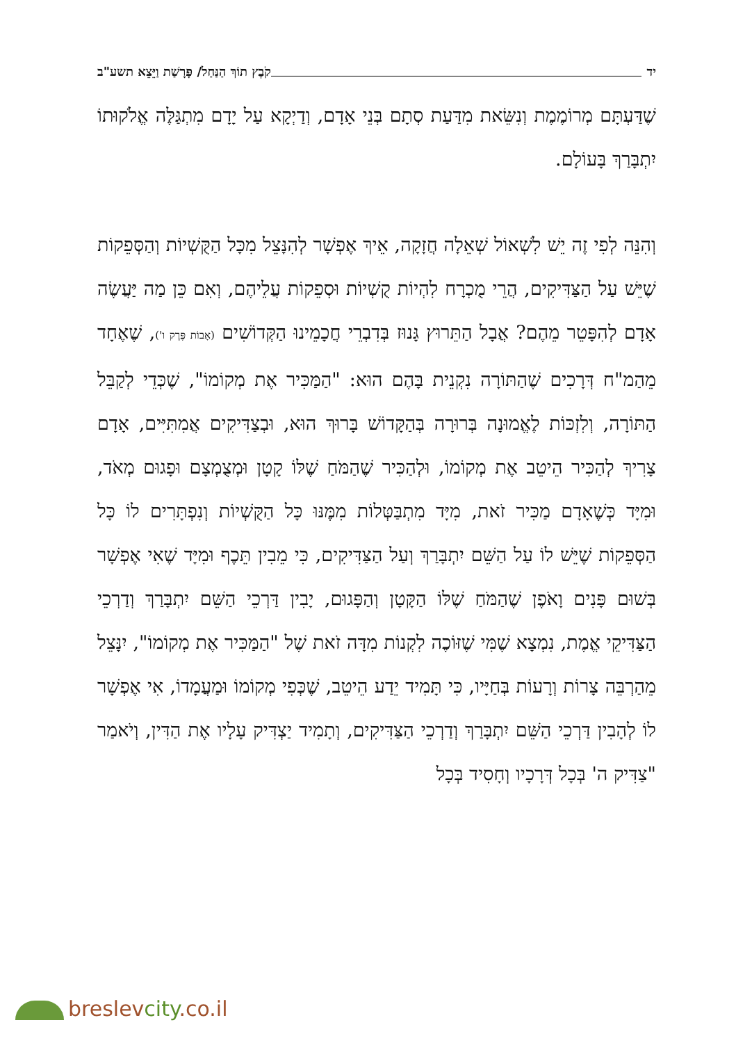יד קֹבֶץ תוֹךְ הַנַּחַל/ פָּרָשַׁת וַיֵּצֵא תשע"ב
שֶׁדַּעְתָּם מְרוֹמֶמֶת וְנִשֵּׂאת מִדַּעַת סְתָם בְּנֵי אָדָם, וְדַיְקָא עַל יָדָם מִתְגַּלֶּה אֱלֹקוּתוֹ יִתְבָּרַךְ בָּעוֹלָם.
וְהִנֵּה לְפִי זֶה יֵשׁ לִשְׁאוֹל שְׁאֵלָה חֲזָקָה, אֵיךְ אֶפְשָׁר לְהִנָּצֵל מִכָּל הַקֻּשְׁיוֹת וְהַסְּפֵקוֹת שֶׁיֵּשׁ עַל הַצַּדִּיקִים, הֲרֵי מֻכְרָח לִהְיוֹת קֻשְׁיוֹת וּסְפֵקוֹת עֲלֵיהֶם, וְאִם כֵּן מַה יַּעֲשֶׂה אָדָם לְהִפָּטֵר מֵהֶם? אֲבָל הַתֵּרוּץ גָּנוּז בְּדִבְרֵי חֲכָמֵינוּ הַקְּדוֹשִׁים (אָבוֹת פֶּרֶק ו'), שֶׁאֶחָד מֵהַמ"ח דְּרָכִים שֶׁהַתּוֹרָה נִקְנֵית בָּהֶם הוּא: "הַמַּכִּיר אֶת מְקוֹמוֹ", שֶׁכְּדֵי לְקַבֵּל הַתּוֹרָה, וְלִזְכּוֹת לֶאֱמוּנָה בְּרוּרָה בְּהַקָּדוֹשׁ בָּרוּךְ הוּא, וּבְצַדִּיקִים אֲמִתִּיִּים, אָדָם צָרִיךְ לְהַכִּיר הֵיטֵב אֶת מְקוֹמוֹ, וּלְהַכִּיר שֶׁהַמֹּחַ שֶׁלּוֹ קָטָן וּמְצֻמְצָם וּפָגוּם מְאֹד, וּמִיָּד כְּשֶׁאָדָם מַכִּיר זֹאת, מִיָּד מִתְבַּטְּלוֹת מִמֶּנּוּ כָּל הַקֻּשְׁיוֹת וְנִפְתָּרִים לוֹ כָּל הַסְּפֵקוֹת שֶׁיֵּשׁ לוֹ עַל הַשֵּׁם יִתְבָּרַךְ וְעַל הַצַּדִּיקִים, כִּי מֵבִין תֵּכֶף וּמִיָּד שֶׁאִי אֶפְשָׁר בְּשׁוּם פָּנִים וָאֹפֶן שֶׁהַמֹּחַ שֶׁלּוֹ הַקָּטָן וְהַפָּגוּם, יָבִין דַּרְכֵי הַשֵּׁם יִתְבָּרַךְ וְדַרְכֵי הַצַּדִּיקֵי אֱמֶת, נִמְצָא שֶׁמִּי שֶׁזּוֹכֶה לִקְנוֹת מִדָּה זֹאת שֶׁל "הַמַּכִּיר אֶת מְקוֹמוֹ", יִנָּצֵל מֵהַרְבֵּה צָרוֹת וְרָעוֹת בְּחַיָּיו, כִּי תָּמִיד יֵדַע הֵיטֵב, שֶׁכְּפִי מְקוֹמוֹ וּמַעֲמָדוֹ, אִי אֶפְשָׁר לוֹ לְהָבִין דַּרְכֵי הַשֵּׁם יִתְבָּרַךְ וְדַרְכֵי הַצַּדִּיקִים, וְתָמִיד יַצְדִּיק עָלָיו אֶת הַדִּין, וְיֹאמַר "צַדִּיק ה' בְּכָל דְּרָכָיו וְחָסִיד בְּכָל
breslevcity.co.il